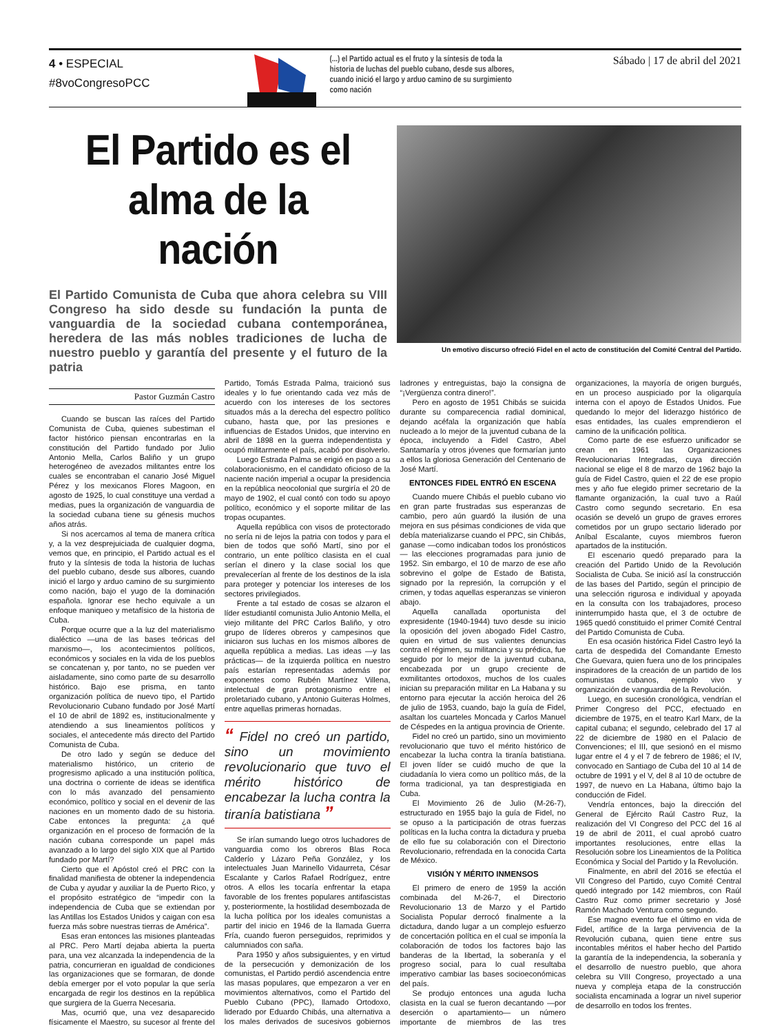4 • ESPECIAL
#8voCongresoPCC
(...) el Partido actual es el fruto y la síntesis de toda la historia de luchas del pueblo cubano, desde sus albores, cuando inició el largo y arduo camino de su surgimiento como nación
Sábado | 17 de abril del 2021
El Partido es el alma de la nación
El Partido Comunista de Cuba que ahora celebra su VIII Congreso ha sido desde su fundación la punta de vanguardia de la sociedad cubana contemporánea, heredera de las más nobles tradiciones de lucha de nuestro pueblo y garantía del presente y el futuro de la patria
Un emotivo discurso ofreció Fidel en el acto de constitución del Comité Central del Partido.
Pastor Guzmán Castro
Cuando se buscan las raíces del Partido Comunista de Cuba, quienes subestiman el factor histórico piensan encontrarlas en la constitución del Partido fundado por Julio Antonio Mella, Carlos Baliño y un grupo heterogéneo de avezados militantes entre los cuales se encontraban el canario José Miguel Pérez y los mexicanos Flores Magoon, en agosto de 1925, lo cual constituye una verdad a medias, pues la organización de vanguardia de la sociedad cubana tiene su génesis muchos años atrás.
Si nos acercamos al tema de manera crítica y, a la vez desprejuiciada de cualquier dogma, vemos que, en principio, el Partido actual es el fruto y la síntesis de toda la historia de luchas del pueblo cubano, desde sus albores, cuando inició el largo y arduo camino de su surgimiento como nación, bajo el yugo de la dominación española. Ignorar ese hecho equivale a un enfoque maniqueo y metafísico de la historia de Cuba.
Porque ocurre que a la luz del materialismo dialéctico —una de las bases teóricas del marxismo—, los acontecimientos políticos, económicos y sociales en la vida de los pueblos se concatenan y, por tanto, no se pueden ver aisladamente, sino como parte de su desarrollo histórico. Bajo ese prisma, en tanto organización política de nuevo tipo, el Partido Revolucionario Cubano fundado por José Martí el 10 de abril de 1892 es, institucionalmente y atendiendo a sus lineamientos políticos y sociales, el antecedente más directo del Partido Comunista de Cuba.
De otro lado y según se deduce del materialismo histórico, un criterio de progresismo aplicado a una institución política, una doctrina o corriente de ideas se identifica con lo más avanzado del pensamiento económico, político y social en el devenir de las naciones en un momento dado de su historia. Cabe entonces la pregunta: ¿a qué organización en el proceso de formación de la nación cubana corresponde un papel más avanzado a lo largo del siglo XIX que al Partido fundado por Martí?
Cierto que el Apóstol creó el PRC con la finalidad manifiesta de obtener la independencia de Cuba y ayudar y auxiliar la de Puerto Rico, y el propósito estratégico de “impedir con la independencia de Cuba que se extiendan por las Antillas los Estados Unidos y caigan con esa fuerza más sobre nuestras tierras de América”.
Esas eran entonces las misiones planteadas al PRC. Pero Martí dejaba abierta la puerta para, una vez alcanzada la independencia de la patria, concurrieran en igualdad de condiciones las organizaciones que se formaran, de donde debía emerger por el voto popular la que sería encargada de regir los destinos en la república que surgiera de la Guerra Necesaria.
Mas, ocurrió que, una vez desaparecido físicamente el Maestro, su sucesor al frente del Partido, Tomás Estrada Palma, traicionó sus ideales y lo fue orientando cada vez más de acuerdo con los intereses de los sectores situados más a la derecha del espectro político cubano, hasta que, por las presiones e influencias de Estados Unidos, que intervino en abril de 1898 en la guerra independentista y ocupó militarmente el país, acabó por disolverlo.
Luego Estrada Palma se erigió en pago a su colaboracionismo, en el candidato oficioso de la naciente nación imperial a ocupar la presidencia en la república neocolonial que surgiría el 20 de mayo de 1902, el cual contó con todo su apoyo político, económico y el soporte militar de las tropas ocupantes.
Aquella república con visos de protectorado no sería ni de lejos la patria con todos y para el bien de todos que soñó Martí, sino por el contrario, un ente político clasista en el cual serían el dinero y la clase social los que prevalecerían al frente de los destinos de la isla para proteger y potenciar los intereses de los sectores privilegiados.
Frente a tal estado de cosas se alzaron el líder estudiantil comunista Julio Antonio Mella, el viejo militante del PRC Carlos Baliño, y otro grupo de líderes obreros y campesinos que iniciaron sus luchas en los mismos albores de aquella república a medias. Las ideas —y las prácticas— de la izquierda política en nuestro país estarían representadas además por exponentes como Rubén Martínez Villena, intelectual de gran protagonismo entre el proletariado cubano, y Antonio Guiteras Holmes, entre aquellas primeras hornadas.
“ Fidel no creó un partido, sino un movimiento revolucionario que tuvo el mérito histórico de encabezar la lucha contra la tiranía batistiana ”
Se irían sumando luego otros luchadores de vanguardia como los obreros Blas Roca Calderío y Lázaro Peña González, y los intelectuales Juan Marinello Vidaurreta, César Escalante y Carlos Rafael Rodríguez, entre otros. A ellos les tocaría enfrentar la etapa favorable de los frentes populares antifascistas y, posteriormente, la hostilidad desembozada de la lucha política por los ideales comunistas a partir del inicio en 1946 de la llamada Guerra Fría, cuando fueron perseguidos, reprimidos y calumniados con saña.
Para 1950 y años subsiguientes, y en virtud de la persecución y demonización de los comunistas, el Partido perdió ascendencia entre las masas populares, que empezaron a ver en movimientos alternativos, como el Partido del Pueblo Cubano (PPC), llamado Ortodoxo, liderado por Eduardo Chibás, una alternativa a los males derivados de sucesivos gobiernos ladrones y entreguistas, bajo la consigna de “¡Vergüenza contra dinero!”.
Pero en agosto de 1951 Chibás se suicida durante su comparecencia radial dominical, dejando acéfala la organización que había nucleado a lo mejor de la juventud cubana de la época, incluyendo a Fidel Castro, Abel Santamaría y otros jóvenes que formarían junto a ellos la gloriosa Generación del Centenario de José Martí.
ENTONCES FIDEL ENTRÓ EN ESCENA
Cuando muere Chibás el pueblo cubano vio en gran parte frustradas sus esperanzas de cambio, pero aún guardó la ilusión de una mejora en sus pésimas condiciones de vida que debía materializarse cuando el PPC, sin Chibás, ganase —como indicaban todos los pronósticos— las elecciones programadas para junio de 1952. Sin embargo, el 10 de marzo de ese año sobrevino el golpe de Estado de Batista, signado por la represión, la corrupción y el crimen, y todas aquellas esperanzas se vinieron abajo.
Aquella canallada oportunista del expresidente (1940-1944) tuvo desde su inicio la oposición del joven abogado Fidel Castro, quien en virtud de sus valientes denuncias contra el régimen, su militancia y su prédica, fue seguido por lo mejor de la juventud cubana, encabezada por un grupo creciente de exmilitantes ortodoxos, muchos de los cuales inician su preparación militar en La Habana y su entorno para ejecutar la acción heroica del 26 de julio de 1953, cuando, bajo la guía de Fidel, asaltan los cuarteles Moncada y Carlos Manuel de Céspedes en la antigua provincia de Oriente.
Fidel no creó un partido, sino un movimiento revolucionario que tuvo el mérito histórico de encabezar la lucha contra la tiranía batistiana. El joven líder se cuidó mucho de que la ciudadanía lo viera como un político más, de la forma tradicional, ya tan desprestigiada en Cuba.
El Movimiento 26 de Julio (M-26-7), estructurado en 1955 bajo la guía de Fidel, no se opuso a la participación de otras fuerzas políticas en la lucha contra la dictadura y prueba de ello fue su colaboración con el Directorio Revolucionario, refrendada en la conocida Carta de México.
VISIÓN Y MÉRITO INMENSOS
El primero de enero de 1959 la acción combinada del M-26-7, el Directorio Revolucionario 13 de Marzo y el Partido Socialista Popular derrocó finalmente a la dictadura, dando lugar a un complejo esfuerzo de concertación política en el cual se imponía la colaboración de todos los factores bajo las banderas de la libertad, la soberanía y el progreso social, para lo cual resultaba imperativo cambiar las bases socioeconómicas del país.
Se produjo entonces una aguda lucha clasista en la cual se fueron decantando —por deserción o apartamiento— un número importante de miembros de las tres organizaciones, la mayoría de origen burgués, en un proceso auspiciado por la oligarquía interna con el apoyo de Estados Unidos. Fue quedando lo mejor del liderazgo histórico de esas entidades, las cuales emprendieron el camino de la unificación política.
Como parte de ese esfuerzo unificador se crean en 1961 las Organizaciones Revolucionarias Integradas, cuya dirección nacional se elige el 8 de marzo de 1962 bajo la guía de Fidel Castro, quien el 22 de ese propio mes y año fue elegido primer secretario de la flamante organización, la cual tuvo a Raúl Castro como segundo secretario. En esa ocasión se develó un grupo de graves errores cometidos por un grupo sectario liderado por Aníbal Escalante, cuyos miembros fueron apartados de la institución.
El escenario quedó preparado para la creación del Partido Unido de la Revolución Socialista de Cuba. Se inició así la construcción de las bases del Partido, según el principio de una selección rigurosa e individual y apoyada en la consulta con los trabajadores, proceso ininterrumpido hasta que, el 3 de octubre de 1965 quedó constituido el primer Comité Central del Partido Comunista de Cuba.
En esa ocasión histórica Fidel Castro leyó la carta de despedida del Comandante Ernesto Che Guevara, quien fuera uno de los principales inspiradores de la creación de un partido de los comunistas cubanos, ejemplo vivo y organización de vanguardia de la Revolución.
Luego, en sucesión cronológica, vendrían el Primer Congreso del PCC, efectuado en diciembre de 1975, en el teatro Karl Marx, de la capital cubana; el segundo, celebrado del 17 al 22 de diciembre de 1980 en el Palacio de Convenciones; el III, que sesionó en el mismo lugar entre el 4 y el 7 de febrero de 1986; el IV, convocado en Santiago de Cuba del 10 al 14 de octubre de 1991 y el V, del 8 al 10 de octubre de 1997, de nuevo en La Habana, último bajo la conducción de Fidel.
Vendría entonces, bajo la dirección del General de Ejército Raúl Castro Ruz, la realización del VI Congreso del PCC del 16 al 19 de abril de 2011, el cual aprobó cuatro importantes resoluciones, entre ellas la Resolución sobre los Lineamientos de la Política Económica y Social del Partido y la Revolución.
Finalmente, en abril del 2016 se efectúa el VII Congreso del Partido, cuyo Comité Central quedó integrado por 142 miembros, con Raúl Castro Ruz como primer secretario y José Ramón Machado Ventura como segundo.
Ese magno evento fue el último en vida de Fidel, artífice de la larga pervivencia de la Revolución cubana, quien tiene entre sus incontables méritos el haber hecho del Partido la garantía de la independencia, la soberanía y el desarrollo de nuestro pueblo, que ahora celebra su VIII Congreso, proyectado a una nueva y compleja etapa de la construcción socialista encaminada a lograr un nivel superior de desarrollo en todos los frentes.